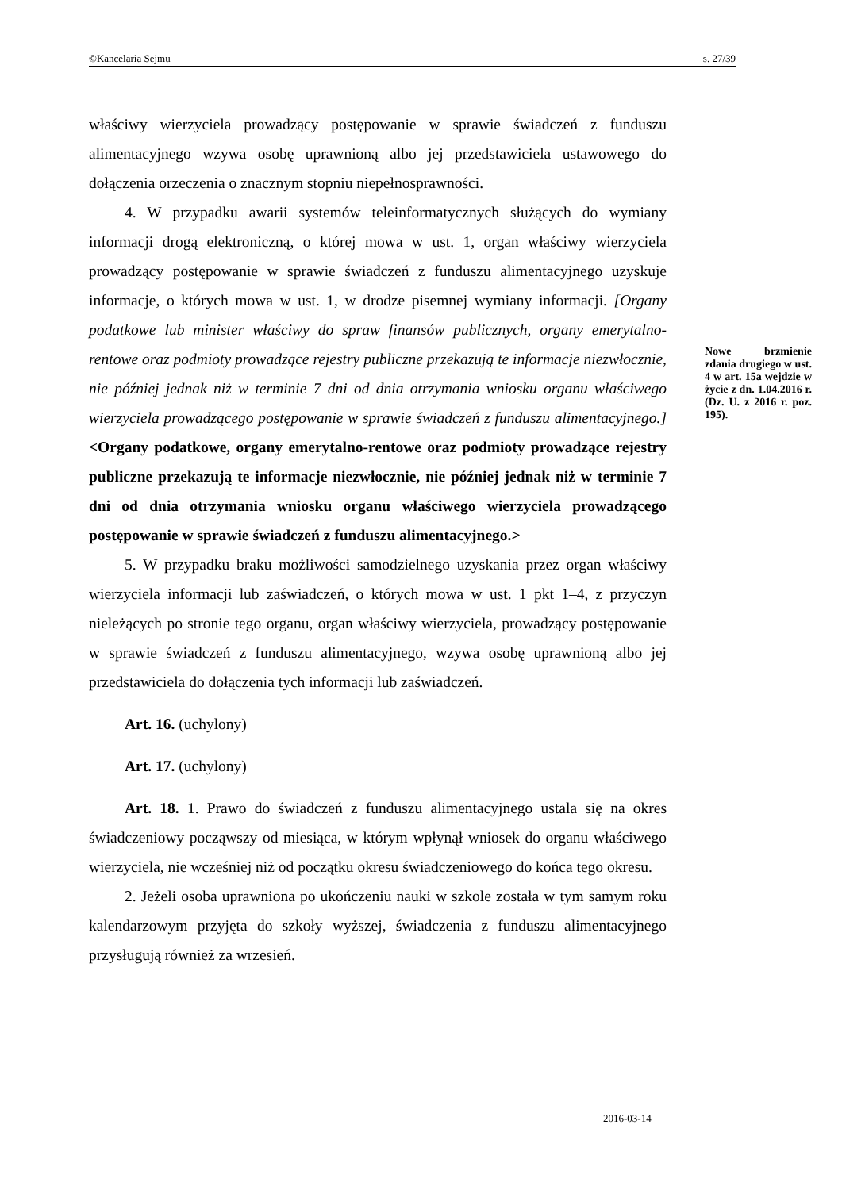©Kancelaria Sejmu s. 27/39
właściwy wierzyciela prowadzący postępowanie w sprawie świadczeń z funduszu alimentacyjnego wzywa osobę uprawnioną albo jej przedstawiciela ustawowego do dołączenia orzeczenia o znacznym stopniu niepełnosprawności.
4. W przypadku awarii systemów teleinformatycznych służących do wymiany informacji drogą elektroniczną, o której mowa w ust. 1, organ właściwy wierzyciela prowadzący postępowanie w sprawie świadczeń z funduszu alimentacyjnego uzyskuje informacje, o których mowa w ust. 1, w drodze pisemnej wymiany informacji. [Organy podatkowe lub minister właściwy do spraw finansów publicznych, organy emerytalno-rentowe oraz podmioty prowadzące rejestry publiczne przekazują te informacje niezwłocznie, nie później jednak niż w terminie 7 dni od dnia otrzymania wniosku organu właściwego wierzyciela prowadzącego postępowanie w sprawie świadczeń z funduszu alimentacyjnego.] <Organy podatkowe, organy emerytalno-rentowe oraz podmioty prowadzące rejestry publiczne przekazują te informacje niezwłocznie, nie później jednak niż w terminie 7 dni od dnia otrzymania wniosku organu właściwego wierzyciela prowadzącego postępowanie w sprawie świadczeń z funduszu alimentacyjnego.>
5. W przypadku braku możliwości samodzielnego uzyskania przez organ właściwy wierzyciela informacji lub zaświadczeń, o których mowa w ust. 1 pkt 1–4, z przyczyn nieleżących po stronie tego organu, organ właściwy wierzyciela, prowadzący postępowanie w sprawie świadczeń z funduszu alimentacyjnego, wzywa osobę uprawnioną albo jej przedstawiciela do dołączenia tych informacji lub zaświadczeń.
Art. 16. (uchylony)
Art. 17. (uchylony)
Art. 18. 1. Prawo do świadczeń z funduszu alimentacyjnego ustala się na okres świadczeniowy począwszy od miesiąca, w którym wpłynął wniosek do organu właściwego wierzyciela, nie wcześniej niż od początku okresu świadczeniowego do końca tego okresu.
2. Jeżeli osoba uprawniona po ukończeniu nauki w szkole została w tym samym roku kalendarzowym przyjęta do szkoły wyższej, świadczenia z funduszu alimentacyjnego przysługują również za wrzesień.
Nowe brzmienie zdania drugiego w ust. 4 w art. 15a wejdzie w życie z dn. 1.04.2016 r. (Dz. U. z 2016 r. poz. 195).
2016-03-14